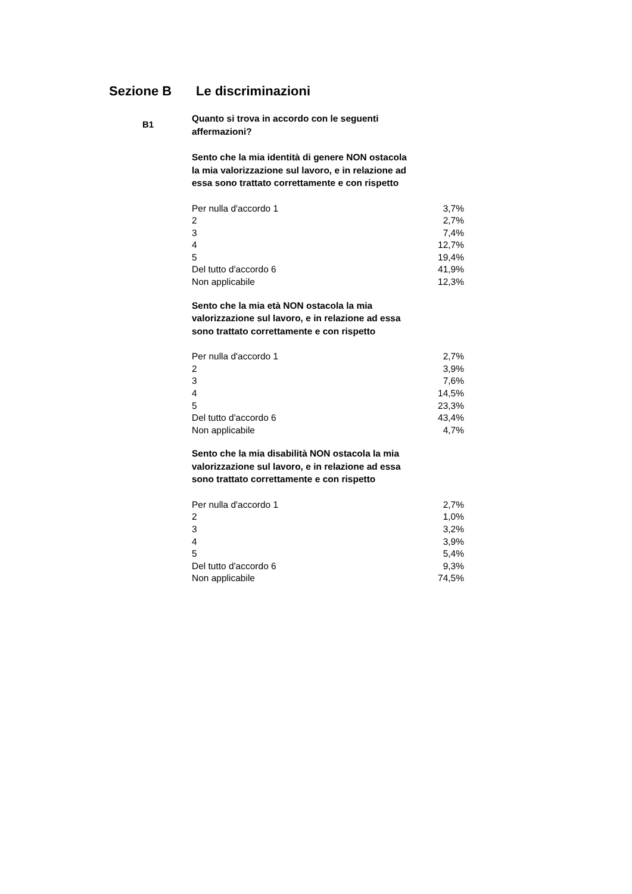Sezione B Le discriminazioni
B1
Quanto si trova in accordo con le seguenti affermazioni?
Sento che la mia identità di genere NON ostacola la mia valorizzazione sul lavoro, e in relazione ad essa sono trattato correttamente e con rispetto
| Per nulla d'accordo 1 | 3,7% |
| 2 | 2,7% |
| 3 | 7,4% |
| 4 | 12,7% |
| 5 | 19,4% |
| Del tutto d'accordo 6 | 41,9% |
| Non applicabile | 12,3% |
Sento che la mia età NON ostacola la mia valorizzazione sul lavoro, e in relazione ad essa sono trattato correttamente e con rispetto
| Per nulla d'accordo 1 | 2,7% |
| 2 | 3,9% |
| 3 | 7,6% |
| 4 | 14,5% |
| 5 | 23,3% |
| Del tutto d'accordo 6 | 43,4% |
| Non applicabile | 4,7% |
Sento che la mia disabilità NON ostacola la mia valorizzazione sul lavoro, e in relazione ad essa sono trattato correttamente e con rispetto
| Per nulla d'accordo 1 | 2,7% |
| 2 | 1,0% |
| 3 | 3,2% |
| 4 | 3,9% |
| 5 | 5,4% |
| Del tutto d'accordo 6 | 9,3% |
| Non applicabile | 74,5% |